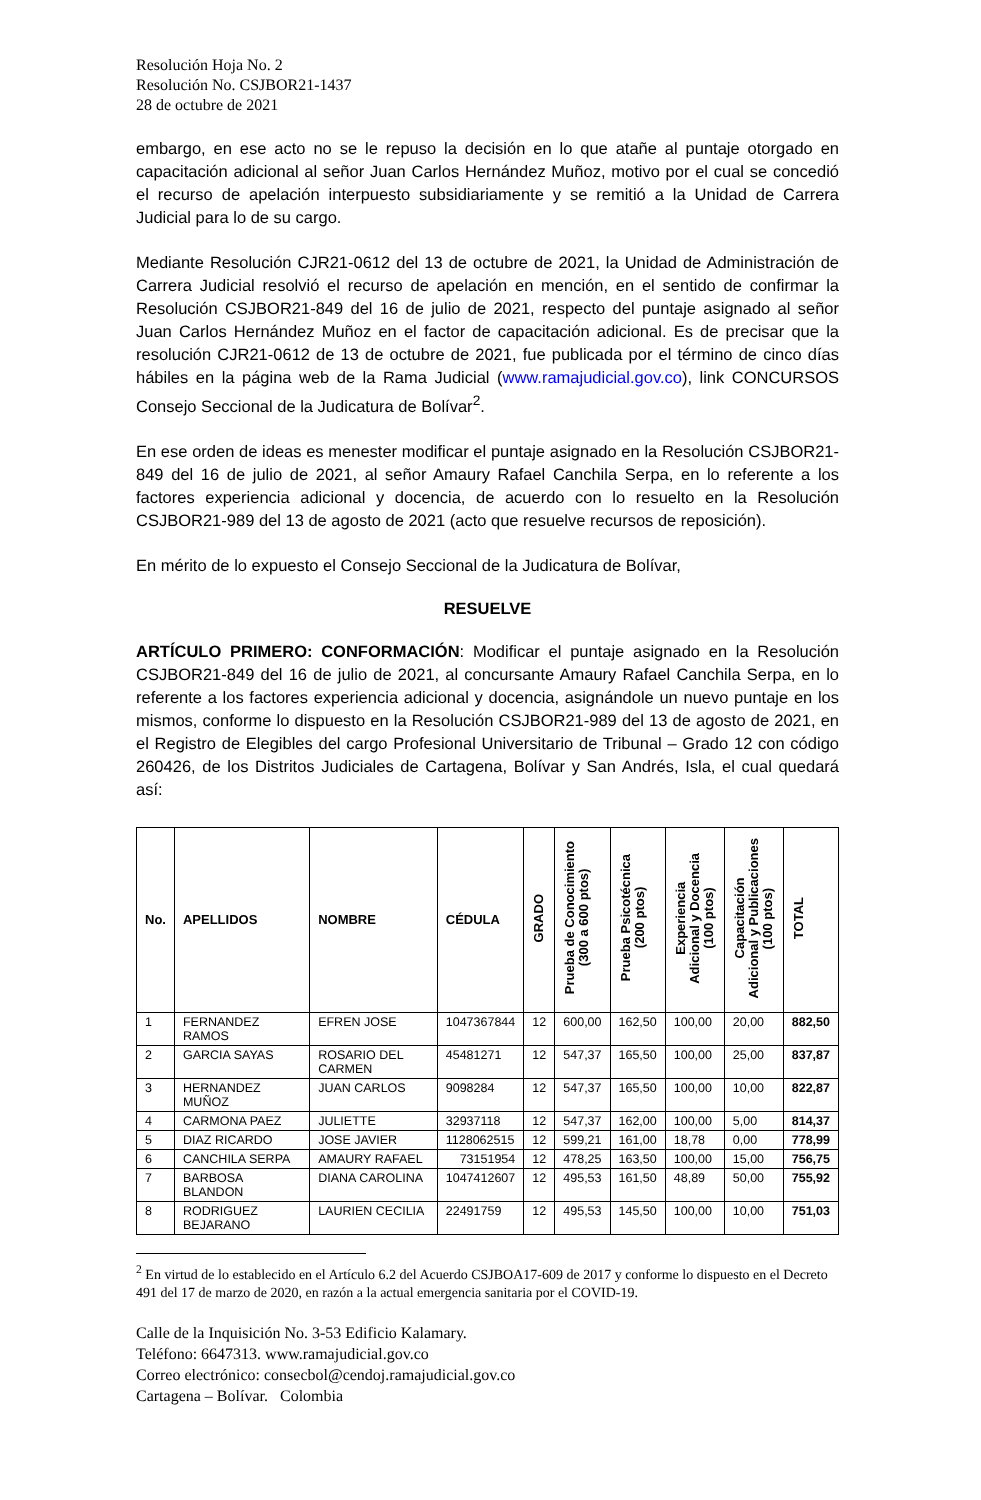Resolución Hoja No. 2
Resolución No. CSJBOR21-1437
28 de octubre de 2021
embargo, en ese acto no se le repuso la decisión en lo que atañe al puntaje otorgado en capacitación adicional al señor Juan Carlos Hernández Muñoz, motivo por el cual se concedió el recurso de apelación interpuesto subsidiariamente y se remitió a la Unidad de Carrera Judicial para lo de su cargo.
Mediante Resolución CJR21-0612 del 13 de octubre de 2021, la Unidad de Administración de Carrera Judicial resolvió el recurso de apelación en mención, en el sentido de confirmar la Resolución CSJBOR21-849 del 16 de julio de 2021, respecto del puntaje asignado al señor Juan Carlos Hernández Muñoz en el factor de capacitación adicional. Es de precisar que la resolución CJR21-0612 de 13 de octubre de 2021, fue publicada por el término de cinco días hábiles en la página web de la Rama Judicial (www.ramajudicial.gov.co), link CONCURSOS Consejo Seccional de la Judicatura de Bolívar<sup>2</sup>.
En ese orden de ideas es menester modificar el puntaje asignado en la Resolución CSJBOR21-849 del 16 de julio de 2021, al señor Amaury Rafael Canchila Serpa, en lo referente a los factores experiencia adicional y docencia, de acuerdo con lo resuelto en la Resolución CSJBOR21-989 del 13 de agosto de 2021 (acto que resuelve recursos de reposición).
En mérito de lo expuesto el Consejo Seccional de la Judicatura de Bolívar,
RESUELVE
ARTÍCULO PRIMERO: CONFORMACIÓN: Modificar el puntaje asignado en la Resolución CSJBOR21-849 del 16 de julio de 2021, al concursante Amaury Rafael Canchila Serpa, en lo referente a los factores experiencia adicional y docencia, asignándole un nuevo puntaje en los mismos, conforme lo dispuesto en la Resolución CSJBOR21-989 del 13 de agosto de 2021, en el Registro de Elegibles del cargo Profesional Universitario de Tribunal – Grado 12 con código 260426, de los Distritos Judiciales de Cartagena, Bolívar y San Andrés, Isla, el cual quedará así:
| No. | APELLIDOS | NOMBRE | CÉDULA | GRADO | Prueba de Conocimiento (300 a 600 ptos) | Prueba Psicotécnica (200 ptos) | Experiencia Adicional y Docencia (100 ptos) | Capacitación Adicional y Publicaciones (100 ptos) | TOTAL |
| --- | --- | --- | --- | --- | --- | --- | --- | --- | --- |
| 1 | FERNANDEZ RAMOS | EFREN JOSE | 1047367844 | 12 | 600,00 | 162,50 | 100,00 | 20,00 | 882,50 |
| 2 | GARCIA SAYAS | ROSARIO DEL CARMEN | 45481271 | 12 | 547,37 | 165,50 | 100,00 | 25,00 | 837,87 |
| 3 | HERNANDEZ MUÑOZ | JUAN CARLOS | 9098284 | 12 | 547,37 | 165,50 | 100,00 | 10,00 | 822,87 |
| 4 | CARMONA PAEZ | JULIETTE | 32937118 | 12 | 547,37 | 162,00 | 100,00 | 5,00 | 814,37 |
| 5 | DIAZ RICARDO | JOSE JAVIER | 1128062515 | 12 | 599,21 | 161,00 | 18,78 | 0,00 | 778,99 |
| 6 | CANCHILA SERPA | AMAURY RAFAEL | 73151954 | 12 | 478,25 | 163,50 | 100,00 | 15,00 | 756,75 |
| 7 | BARBOSA BLANDON | DIANA CAROLINA | 1047412607 | 12 | 495,53 | 161,50 | 48,89 | 50,00 | 755,92 |
| 8 | RODRIGUEZ BEJARANO | LAURIEN CECILIA | 22491759 | 12 | 495,53 | 145,50 | 100,00 | 10,00 | 751,03 |
<sup>2</sup> En virtud de lo establecido en el Artículo 6.2 del Acuerdo CSJBOA17-609 de 2017 y conforme lo dispuesto en el Decreto 491 del 17 de marzo de 2020, en razón a la actual emergencia sanitaria por el COVID-19.
Calle de la Inquisición No. 3-53 Edificio Kalamary.
Teléfono: 6647313. www.ramajudicial.gov.co
Correo electrónico: consecbol@cendoj.ramajudicial.gov.co
Cartagena – Bolívar. Colombia